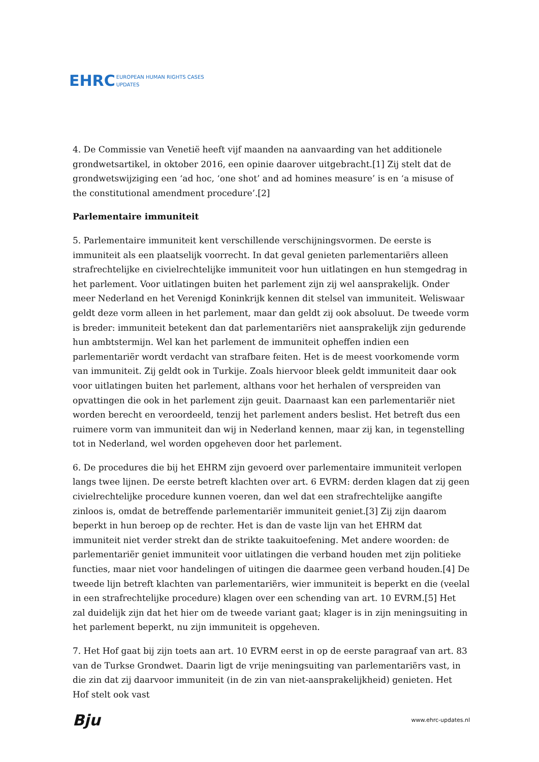EHRC EUROPEAN HUMAN RIGHTS CASES
UPDATES
4. De Commissie van Venetië heeft vijf maanden na aanvaarding van het additionele grondwetsartikel, in oktober 2016, een opinie daarover uitgebracht.[1] Zij stelt dat de grondwetswijziging een ‘ad hoc, ‘one shot’ and ad homines measure’ is en ‘a misuse of the constitutional amendment procedure’.[2]
Parlementaire immuniteit
5. Parlementaire immuniteit kent verschillende verschijningsvormen. De eerste is immuniteit als een plaatselijk voorrecht. In dat geval genieten parlementariërs alleen strafrechtelijke en civielrechtelijke immuniteit voor hun uitlatingen en hun stemgedrag in het parlement. Voor uitlatingen buiten het parlement zijn zij wel aansprakelijk. Onder meer Nederland en het Verenigd Koninkrijk kennen dit stelsel van immuniteit. Weliswaar geldt deze vorm alleen in het parlement, maar dan geldt zij ook absoluut. De tweede vorm is breder: immuniteit betekent dan dat parlementariërs niet aansprakelijk zijn gedurende hun ambtstermijn. Wel kan het parlement de immuniteit opheffen indien een parlementariër wordt verdacht van strafbare feiten. Het is de meest voorkomende vorm van immuniteit. Zij geldt ook in Turkije. Zoals hiervoor bleek geldt immuniteit daar ook voor uitlatingen buiten het parlement, althans voor het herhalen of verspreiden van opvattingen die ook in het parlement zijn geuit. Daarnaast kan een parlementariër niet worden berecht en veroordeeld, tenzij het parlement anders beslist. Het betreft dus een ruimere vorm van immuniteit dan wij in Nederland kennen, maar zij kan, in tegenstelling tot in Nederland, wel worden opgeheven door het parlement.
6. De procedures die bij het EHRM zijn gevoerd over parlementaire immuniteit verlopen langs twee lijnen. De eerste betreft klachten over art. 6 EVRM: derden klagen dat zij geen civielrechtelijke procedure kunnen voeren, dan wel dat een strafrechtelijke aangifte zinloos is, omdat de betreffende parlementariër immuniteit geniet.[3] Zij zijn daarom beperkt in hun beroep op de rechter. Het is dan de vaste lijn van het EHRM dat immuniteit niet verder strekt dan de strikte taakuitoefening. Met andere woorden: de parlementariër geniet immuniteit voor uitlatingen die verband houden met zijn politieke functies, maar niet voor handelingen of uitingen die daarmee geen verband houden.[4] De tweede lijn betreft klachten van parlementariërs, wier immuniteit is beperkt en die (veelal in een strafrechtelijke procedure) klagen over een schending van art. 10 EVRM.[5] Het zal duidelijk zijn dat het hier om de tweede variant gaat; klager is in zijn meningsuiting in het parlement beperkt, nu zijn immuniteit is opgeheven.
7. Het Hof gaat bij zijn toets aan art. 10 EVRM eerst in op de eerste paragraaf van art. 83 van de Turkse Grondwet. Daarin ligt de vrije meningsuiting van parlementariërs vast, in die zin dat zij daarvoor immuniteit (in de zin van niet-aansprakelijkheid) genieten. Het Hof stelt ook vast
Bju www.ehrc-updates.nl